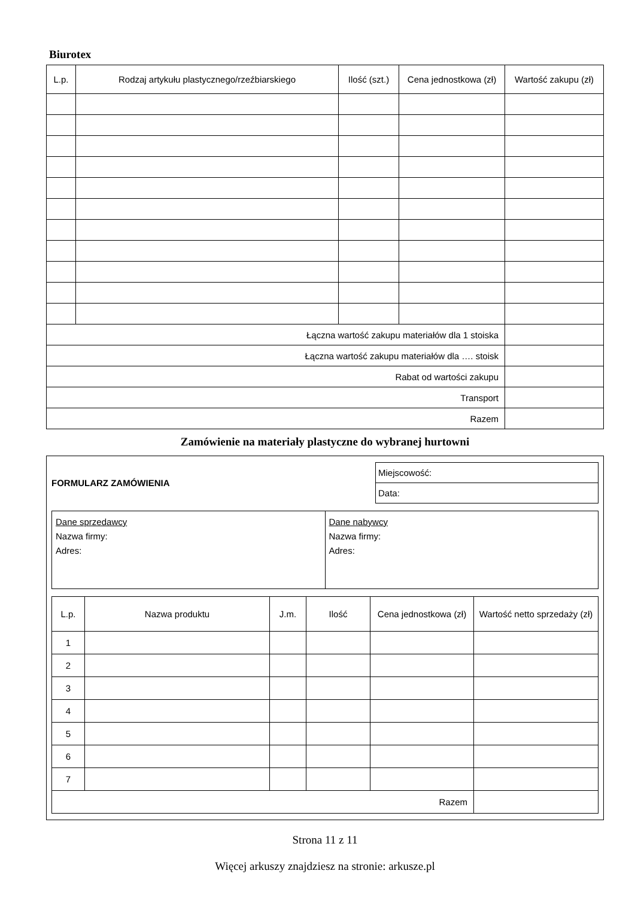Biurotex
| L.p. | Rodzaj artykułu plastycznego/rzeźbiarskiego | Ilość (szt.) | Cena jednostkowa (zł) | Wartość zakupu (zł) |
| --- | --- | --- | --- | --- |
| Łączna wartość zakupu materiałów dla 1 stoiska | | | | |
| Łączna wartość zakupu materiałów dla …. stoisk | | | | |
| Rabat od wartości zakupu | | | | |
| Transport | | | | |
| Razem | | | | |
Zamówienie na materiały plastyczne do wybranej hurtowni
FORMULARZ ZAMÓWIENIA
| Miejscowość: |
| Data: |
| Dane sprzedawcy Nazwa firmy: Adres: | Dane nabywcy Nazwa firmy: Adres: |
| L.p. | Nazwa produktu | J.m. | Ilość | Cena jednostkowa (zł) | Wartość netto sprzedaży (zł) |
| --- | --- | --- | --- | --- | --- |
| 1 | | | | | |
| 2 | | | | | |
| 3 | | | | | |
| 4 | | | | | |
| 5 | | | | | |
| 6 | | | | | |
| 7 | | | | | |
| Razem | | | | | |
Strona 11 z 11
Więcej arkuszy znajdziesz na stronie: arkusze.pl